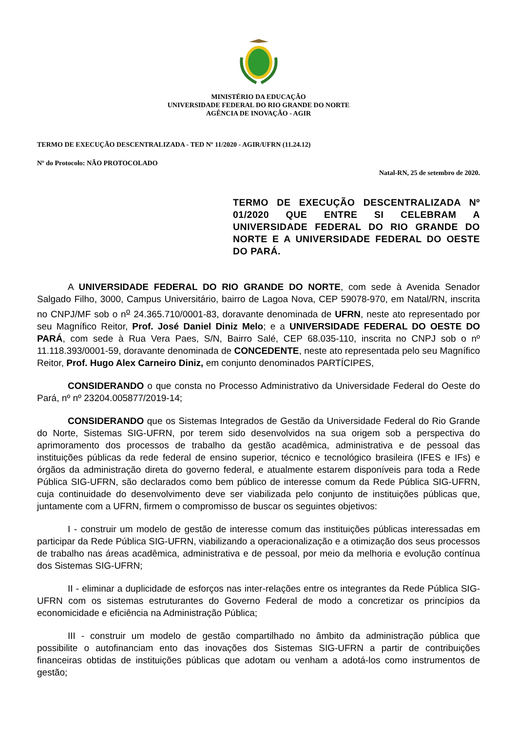MINISTÉRIO DA EDUCAÇÃO
UNIVERSIDADE FEDERAL DO RIO GRANDE DO NORTE
AGÊNCIA DE INOVAÇÃO - AGIR
TERMO DE EXECUÇÃO DESCENTRALIZADA - TED Nº 11/2020 - AGIR/UFRN (11.24.12)
Nº do Protocolo: NÃO PROTOCOLADO
Natal-RN, 25 de setembro de 2020.
TERMO DE EXECUÇÃO DESCENTRALIZADA Nº 01/2020 QUE ENTRE SI CELEBRAM A UNIVERSIDADE FEDERAL DO RIO GRANDE DO NORTE E A UNIVERSIDADE FEDERAL DO OESTE DO PARÁ.
A UNIVERSIDADE FEDERAL DO RIO GRANDE DO NORTE, com sede à Avenida Senador Salgado Filho, 3000, Campus Universitário, bairro de Lagoa Nova, CEP 59078-970, em Natal/RN, inscrita no CNPJ/MF sob o n<sup>o</sup> 24.365.710/0001-83, doravante denominada de UFRN, neste ato representado por seu Magnífico Reitor, Prof. José Daniel Diniz Melo; e a UNIVERSIDADE FEDERAL DO OESTE DO PARÁ, com sede à Rua Vera Paes, S/N, Bairro Salé, CEP 68.035-110, inscrita no CNPJ sob o nº 11.118.393/0001-59, doravante denominada de CONCEDENTE, neste ato representada pelo seu Magnífico Reitor, Prof. Hugo Alex Carneiro Diniz, em conjunto denominados PARTÍCIPES,
CONSIDERANDO o que consta no Processo Administrativo da Universidade Federal do Oeste do Pará, nº nº 23204.005877/2019-14;
CONSIDERANDO que os Sistemas Integrados de Gestão da Universidade Federal do Rio Grande do Norte, Sistemas SIG-UFRN, por terem sido desenvolvidos na sua origem sob a perspectiva do aprimoramento dos processos de trabalho da gestão acadêmica, administrativa e de pessoal das instituições públicas da rede federal de ensino superior, técnico e tecnológico brasileira (IFES e IFs) e órgãos da administração direta do governo federal, e atualmente estarem disponíveis para toda a Rede Pública SIG-UFRN, são declarados como bem público de interesse comum da Rede Pública SIG-UFRN, cuja continuidade do desenvolvimento deve ser viabilizada pelo conjunto de instituições públicas que, juntamente com a UFRN, firmem o compromisso de buscar os seguintes objetivos:
I - construir um modelo de gestão de interesse comum das instituições públicas interessadas em participar da Rede Pública SIG-UFRN, viabilizando a operacionalização e a otimização dos seus processos de trabalho nas áreas acadêmica, administrativa e de pessoal, por meio da melhoria e evolução contínua dos Sistemas SIG-UFRN;
II - eliminar a duplicidade de esforços nas inter-relações entre os integrantes da Rede Pública SIG-UFRN com os sistemas estruturantes do Governo Federal de modo a concretizar os princípios da economicidade e eficiência na Administração Pública;
III - construir um modelo de gestão compartilhado no âmbito da administração pública que possibilite o autofinanciam ento das inovações dos Sistemas SIG-UFRN a partir de contribuições financeiras obtidas de instituições públicas que adotam ou venham a adotá-los como instrumentos de gestão;